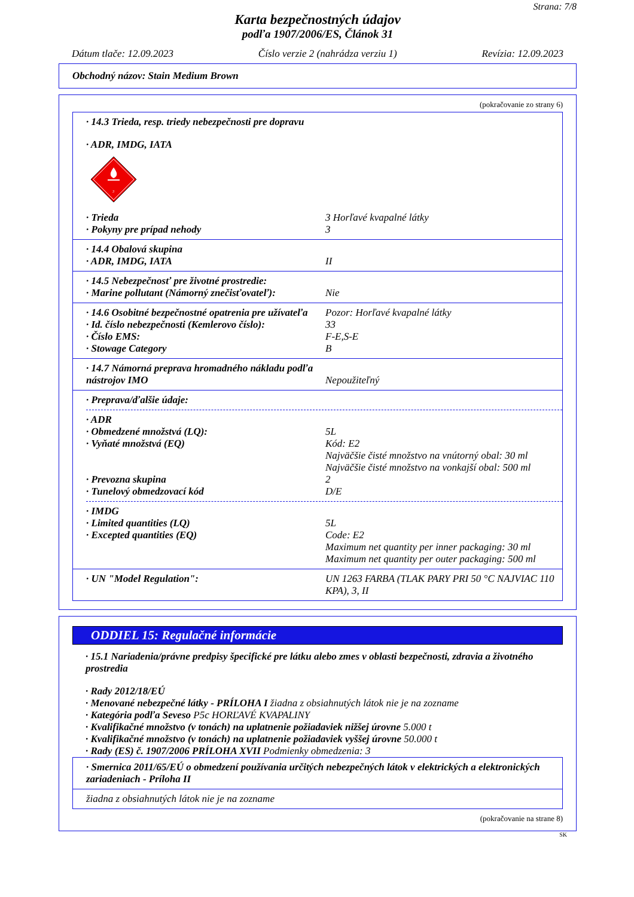Strana: 7/8
Karta bezpečnostných údajov
podľa 1907/2006/ES, Článok 31
Dátum tlače: 12.09.2023 Číslo verzie 2 (nahrádza verziu 1) Revízia: 12.09.2023
Obchodný názov: Stain Medium Brown
(pokračovanie zo strany 6)
· 14.3 Trieda, resp. triedy nebezpečnosti pre dopravu
· ADR, IMDG, IATA
3
· Trieda 3 Horľavé kvapalné látky
· Pokyny pre prípad nehody 3
· 14.4 Obalová skupina
· ADR, IMDG, IATA II
· 14.5 Nebezpečnosť pre životné prostredie:
· Marine pollutant (Námorný znečisťovateľ): Nie
· 14.6 Osobitné bezpečnostné opatrenia pre užívateľa Pozor: Horľavé kvapalné látky
· Id. číslo nebezpečnosti (Kemlerovo číslo): 33
· Číslo EMS: F-E,S-E
· Stowage Category B
· 14.7 Námorná preprava hromadného nákladu podľa nástrojov IMO
Nepoužiteľný
· Preprava/ďalšie údaje:
· ADR
· Obmedzené množstvá (LQ): 5L
· Vyňaté množstvá (EQ) Kód: E2
Najväčšie čisté množstvo na vnútorný obal: 30 ml
Najväčšie čisté množstvo na vonkajší obal: 500 ml
· Prevozna skupina 2
· Tunelový obmedzovací kód D/E
· IMDG
· Limited quantities (LQ) 5L
· Excepted quantities (EQ) Code: E2
Maximum net quantity per inner packaging: 30 ml
Maximum net quantity per outer packaging: 500 ml
· UN "Model Regulation": UN 1263 FARBA (TLAK PARY PRI 50 °C NAJVIAC 110 KPA), 3, II
ODDIEL 15: Regulačné informácie
· 15.1 Nariadenia/právne predpisy špecifické pre látku alebo zmes v oblasti bezpečnosti, zdravia a životného prostredia
· Rady 2012/18/EÚ
· Menované nebezpečné látky - PRÍLOHA I žiadna z obsiahnutých látok nie je na zozname
· Kategória podľa Seveso P5c HORĽAVÉ KVAPALINY
· Kvalifikačné množstvo (v tonách) na uplatnenie požiadaviek nižšej úrovne 5.000 t
· Kvalifikačné množstvo (v tonách) na uplatnenie požiadaviek vyššej úrovne 50.000 t
· Rady (ES) č. 1907/2006 PRÍLOHA XVII Podmienky obmedzenia: 3
· Smernica 2011/65/EÚ o obmedzení používania určitých nebezpečných látok v elektrických a elektronických zariadeniach - Príloha II
žiadna z obsiahnutých látok nie je na zozname
(pokračovanie na strane 8)
SK